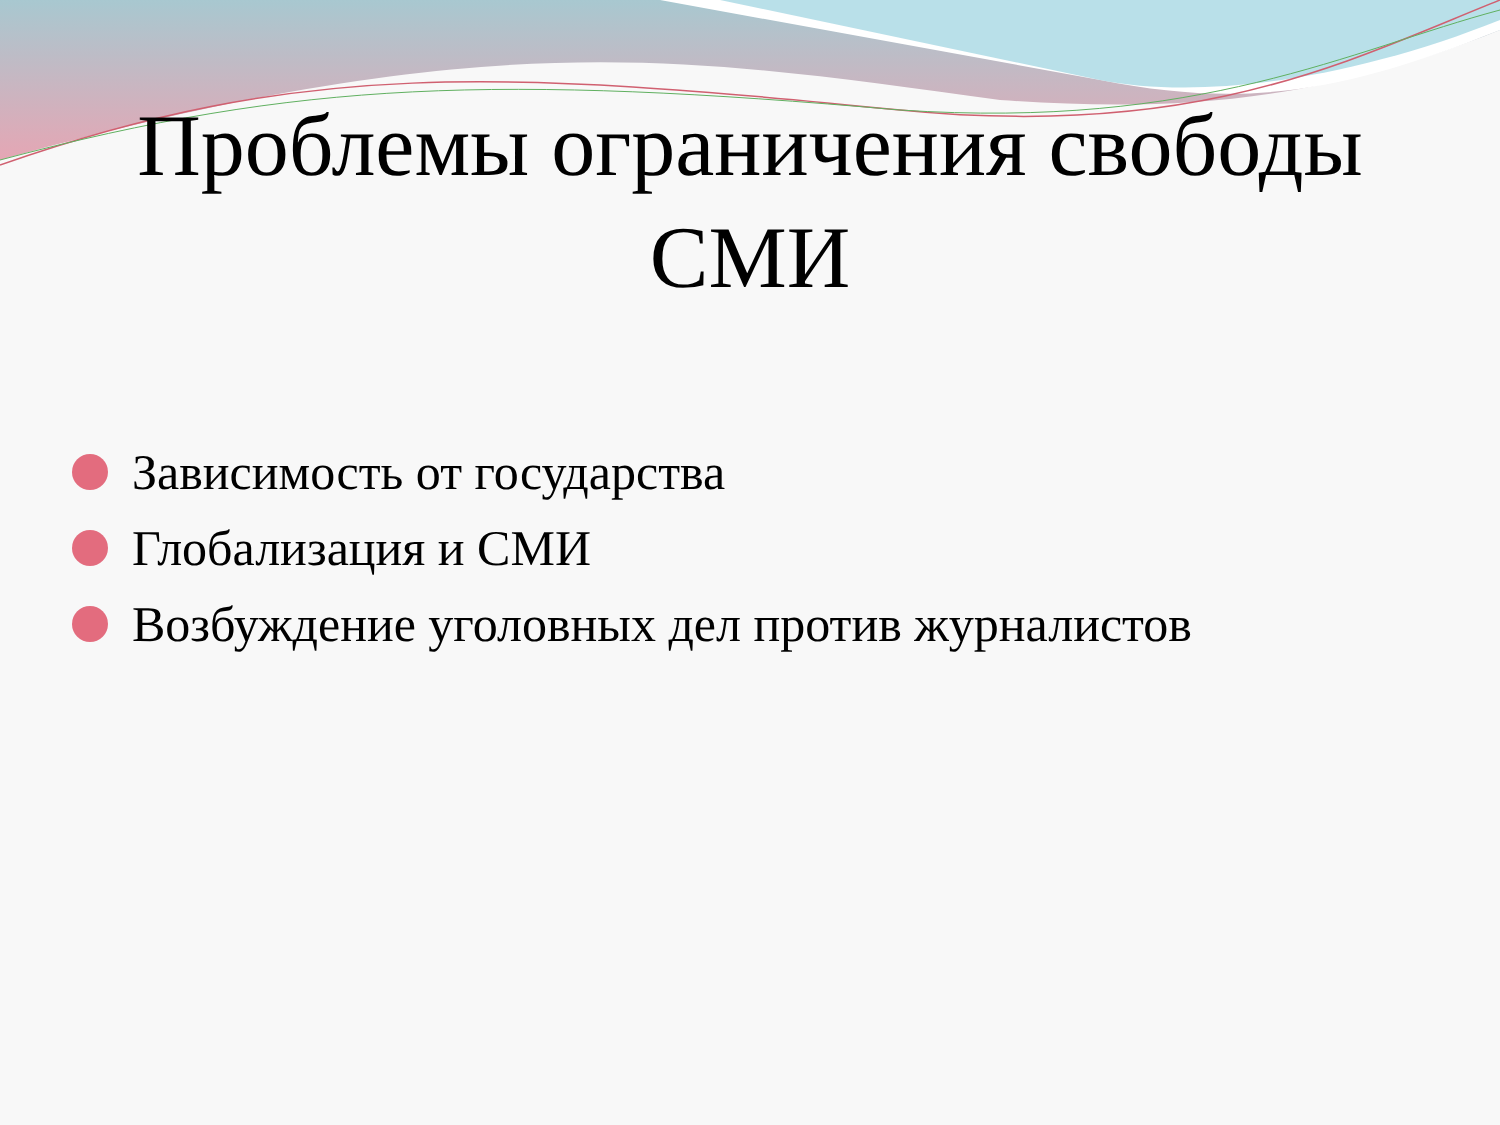Проблемы ограничения свободы
СМИ
Зависимость от государства
Глобализация и СМИ
Возбуждение уголовных дел против журналистов